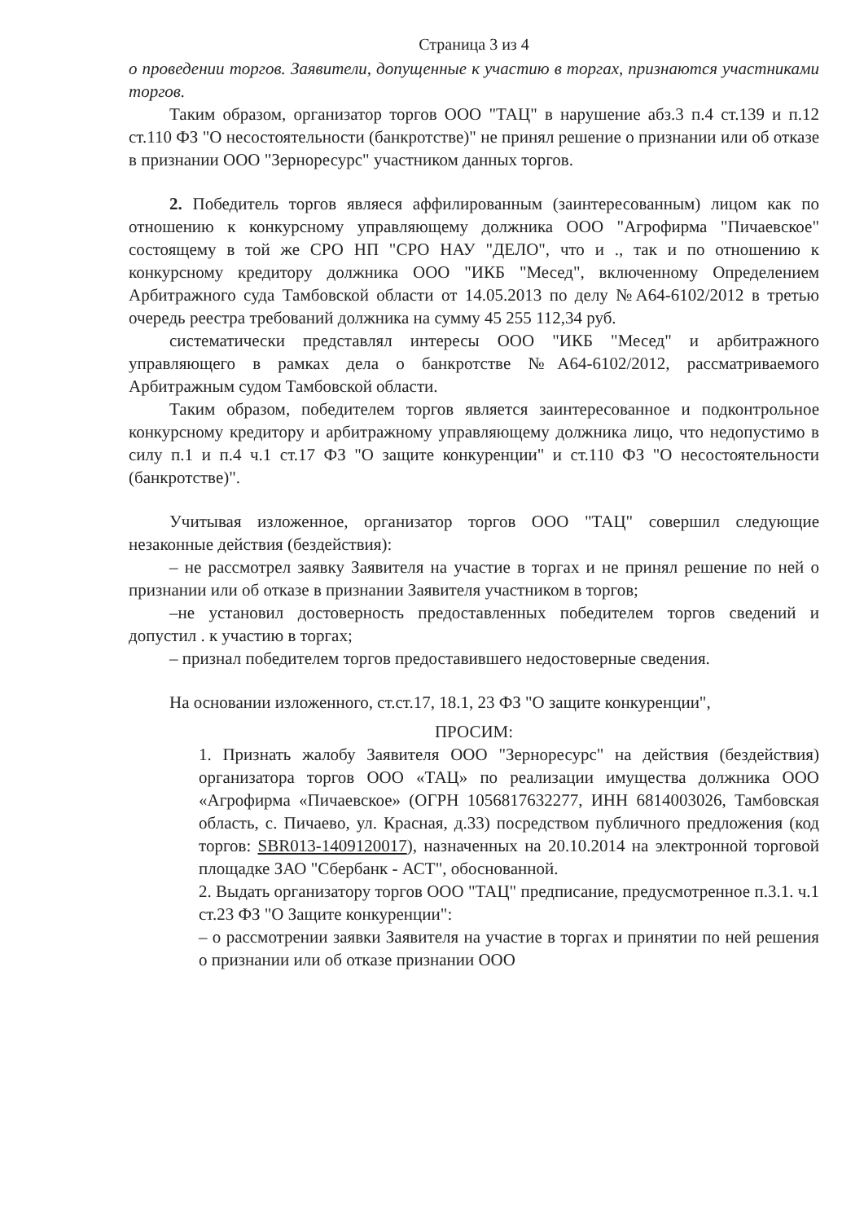Страница 3 из 4
о проведении торгов. Заявители, допущенные к участию в торгах, признаются участниками торгов.
Таким образом, организатор торгов ООО "ТАЦ" в нарушение абз.3 п.4 ст.139 и п.12 ст.110 ФЗ "О несостоятельности (банкротстве)" не принял решение о признании или об отказе в признании ООО "Зерноресурс" участником данных торгов.
2. Победитель торгов являеся аффилированным (заинтересованным) лицом как по отношению к конкурсному управляющему должника ООО "Агрофирма "Пичаевское" состоящему в той же СРО НП "СРО НАУ "ДЕЛО", что и ., так и по отношению к конкурсному кредитору должника ООО "ИКБ "Месед", включенному Определением Арбитражного суда Тамбовской области от 14.05.2013 по делу №А64-6102/2012 в третью очередь реестра требований должника на сумму 45 255 112,34 руб.
систематически представлял интересы ООО "ИКБ "Месед" и арбитражного управляющего в рамках дела о банкротстве №А64-6102/2012, рассматриваемого Арбитражным судом Тамбовской области.
Таким образом, победителем торгов является заинтересованное и подконтрольное конкурсному кредитору и арбитражному управляющему должника лицо, что недопустимо в силу п.1 и п.4 ч.1 ст.17 ФЗ "О защите конкуренции" и ст.110 ФЗ "О несостоятельности (банкротстве)".
Учитывая изложенное, организатор торгов ООО "ТАЦ" совершил следующие незаконные действия (бездействия):
– не рассмотрел заявку Заявителя на участие в торгах и не принял решение по ней о признании или об отказе в признании Заявителя участником в торгов;
–не установил достоверность предоставленных победителем торгов сведений и допустил . к участию в торгах;
– признал победителем торгов предоставившего недостоверные сведения.
На основании изложенного, ст.ст.17, 18.1, 23 ФЗ "О защите конкуренции",
ПРОСИМ:
1. Признать жалобу Заявителя ООО "Зерноресурс" на действия (бездействия) организатора торгов ООО «ТАЦ» по реализации имущества должника ООО «Агрофирма «Пичаевское» (ОГРН 1056817632277, ИНН 6814003026, Тамбовская область, с. Пичаево, ул. Красная, д.33) посредством публичного предложения (код торгов: SBR013-1409120017), назначенных на 20.10.2014 на электронной торговой площадке ЗАО "Сбербанк - АСТ", обоснованной.
2. Выдать организатору торгов ООО "ТАЦ" предписание, предусмотренное п.3.1. ч.1 ст.23 ФЗ "О Защите конкуренции":
– о рассмотрении заявки Заявителя на участие в торгах и принятии по ней решения о признании или об отказе признании ООО